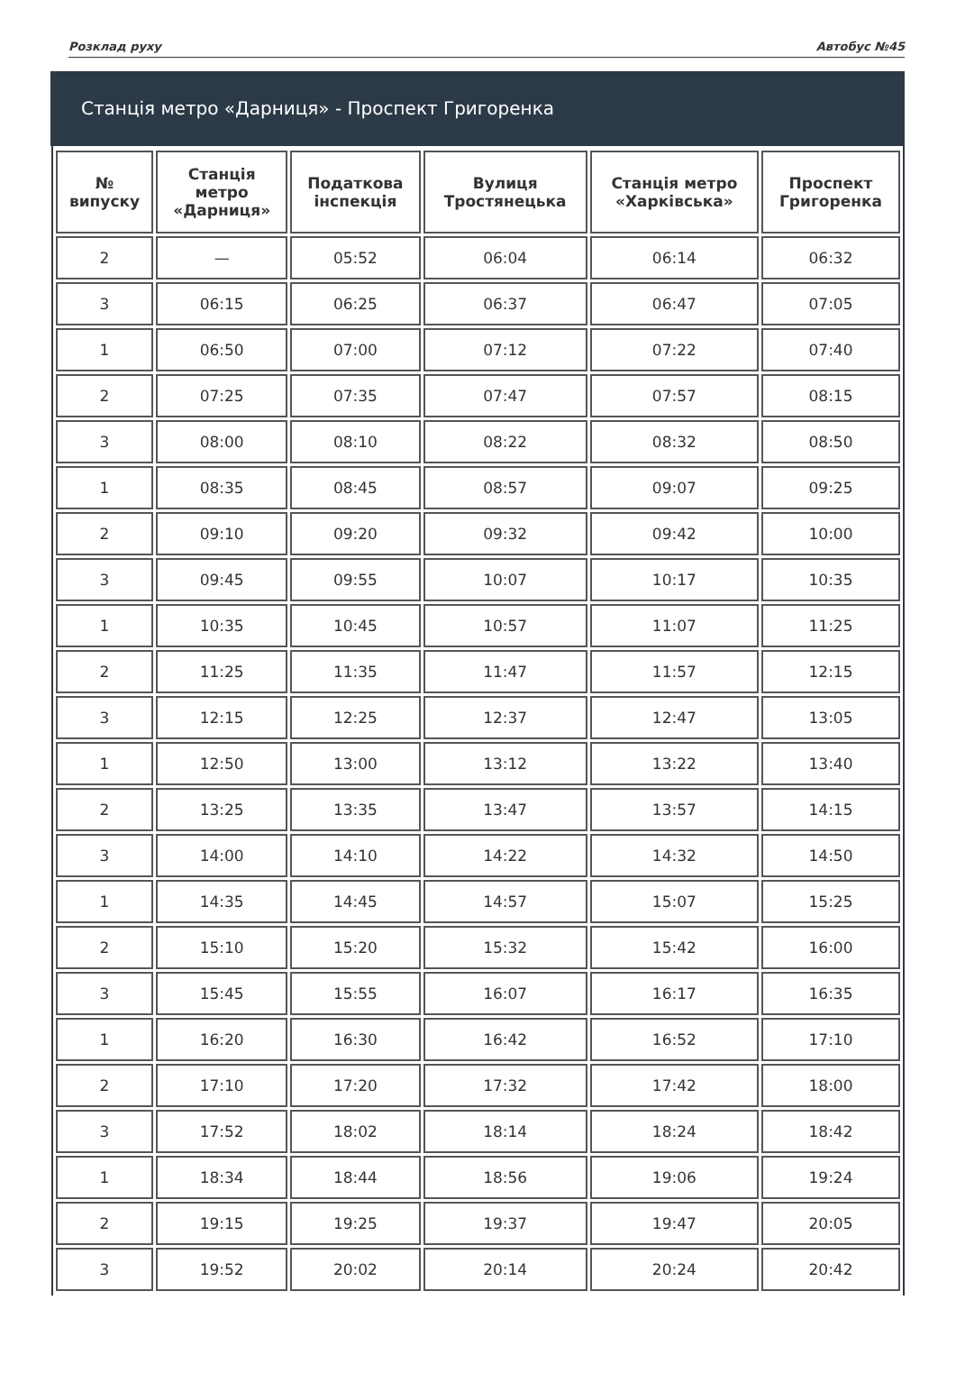Розклад руху Автобус №45
Станція метро «Дарниця» - Проспект Григоренка
| № випуску | Станція метро «Дарниця» | Податкова інспекція | Вулиця Тростянецька | Станція метро «Харківська» | Проспект Григоренка |
| --- | --- | --- | --- | --- | --- |
| 2 | — | 05:52 | 06:04 | 06:14 | 06:32 |
| 3 | 06:15 | 06:25 | 06:37 | 06:47 | 07:05 |
| 1 | 06:50 | 07:00 | 07:12 | 07:22 | 07:40 |
| 2 | 07:25 | 07:35 | 07:47 | 07:57 | 08:15 |
| 3 | 08:00 | 08:10 | 08:22 | 08:32 | 08:50 |
| 1 | 08:35 | 08:45 | 08:57 | 09:07 | 09:25 |
| 2 | 09:10 | 09:20 | 09:32 | 09:42 | 10:00 |
| 3 | 09:45 | 09:55 | 10:07 | 10:17 | 10:35 |
| 1 | 10:35 | 10:45 | 10:57 | 11:07 | 11:25 |
| 2 | 11:25 | 11:35 | 11:47 | 11:57 | 12:15 |
| 3 | 12:15 | 12:25 | 12:37 | 12:47 | 13:05 |
| 1 | 12:50 | 13:00 | 13:12 | 13:22 | 13:40 |
| 2 | 13:25 | 13:35 | 13:47 | 13:57 | 14:15 |
| 3 | 14:00 | 14:10 | 14:22 | 14:32 | 14:50 |
| 1 | 14:35 | 14:45 | 14:57 | 15:07 | 15:25 |
| 2 | 15:10 | 15:20 | 15:32 | 15:42 | 16:00 |
| 3 | 15:45 | 15:55 | 16:07 | 16:17 | 16:35 |
| 1 | 16:20 | 16:30 | 16:42 | 16:52 | 17:10 |
| 2 | 17:10 | 17:20 | 17:32 | 17:42 | 18:00 |
| 3 | 17:52 | 18:02 | 18:14 | 18:24 | 18:42 |
| 1 | 18:34 | 18:44 | 18:56 | 19:06 | 19:24 |
| 2 | 19:15 | 19:25 | 19:37 | 19:47 | 20:05 |
| 3 | 19:52 | 20:02 | 20:14 | 20:24 | 20:42 |